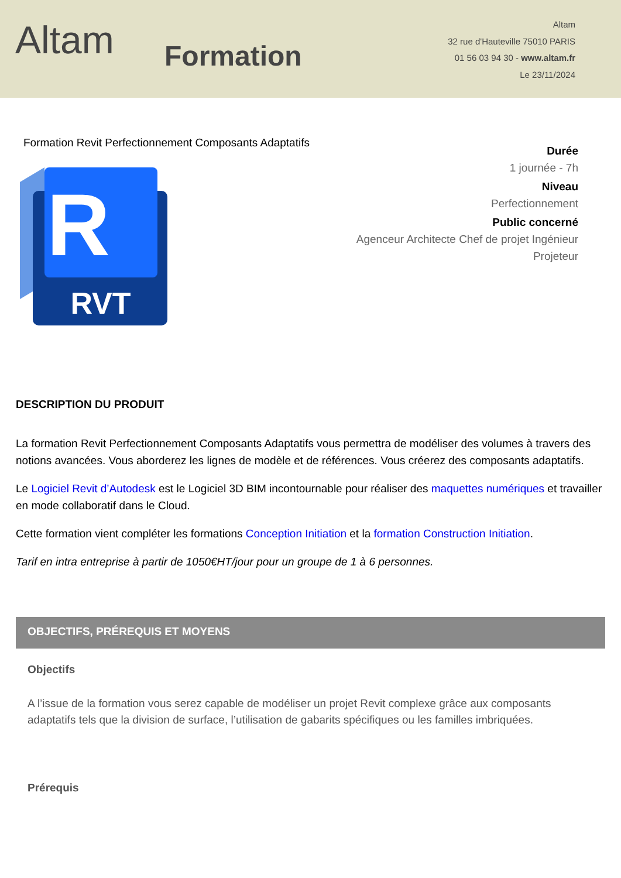Altam
Formation
Altam
32 rue d'Hauteville 75010 PARIS
01 56 03 94 30 - www.altam.fr
Le 23/11/2024
Formation Revit Perfectionnement Composants Adaptatifs
R
RVT
Durée
1 journée - 7h
Niveau
Perfectionnement
Public concerné
Agenceur Architecte Chef de projet Ingénieur
Projeteur
DESCRIPTION DU PRODUIT
La formation Revit Perfectionnement Composants Adaptatifs vous permettra de modéliser des volumes à travers des notions avancées. Vous aborderez les lignes de modèle et de références. Vous créerez des composants adaptatifs.
Le Logiciel Revit d’Autodesk est le Logiciel 3D BIM incontournable pour réaliser des maquettes numériques et travailler en mode collaboratif dans le Cloud.
Cette formation vient compléter les formations Conception Initiation et la formation Construction Initiation.
Tarif en intra entreprise à partir de 1050€HT/jour pour un groupe de 1 à 6 personnes.
OBJECTIFS, PRÉREQUIS ET MOYENS
Objectifs
A l’issue de la formation vous serez capable de modéliser un projet Revit complexe grâce aux composants adaptatifs tels que la division de surface, l’utilisation de gabarits spécifiques ou les familles imbriquées.
Prérequis